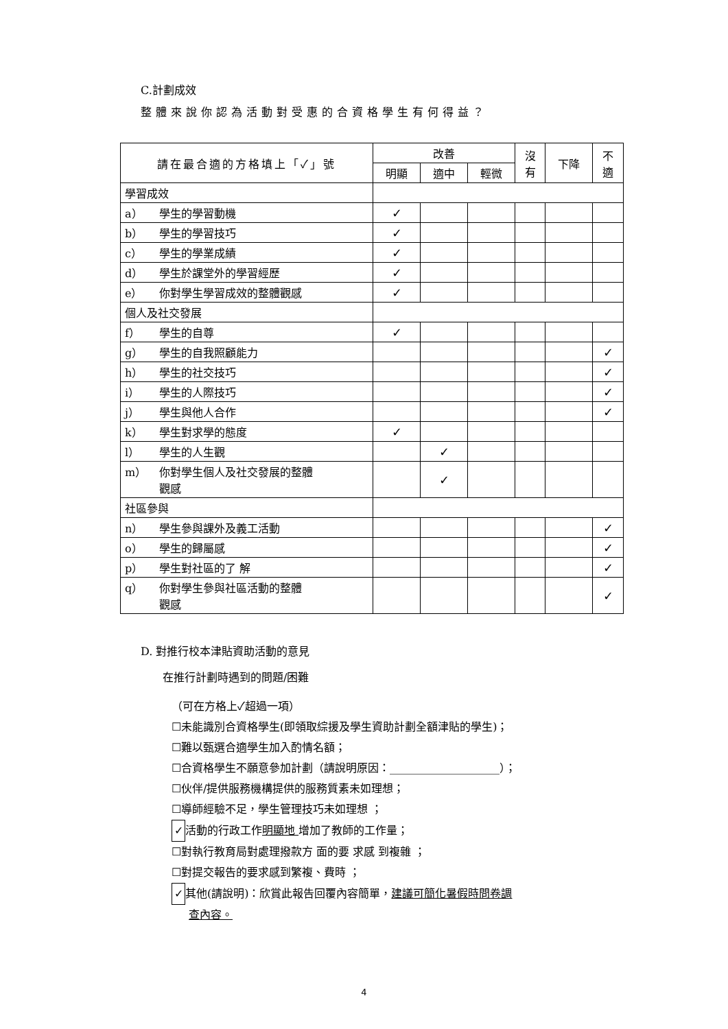C.計劃成效
整體來說你認為活動對受惠的合資格學生有何得益？
| 請在最合適的方格填上「✓」號 | 改善 | | | 沒 有 | 下降 | 不 適 |
| --- | --- | --- | --- | --- | --- | --- |
| | 明顯 | 適中 | 輕微 | | | |
| 學習成效 | | | | | | |
| a） 學生的學習動機 | ✓ | | | | | |
| b） 學生的學習技巧 | ✓ | | | | | |
| c） 學生的學業成績 | ✓ | | | | | |
| d） 學生於課堂外的學習經歷 | ✓ | | | | | |
| e） 你對學生學習成效的整體觀感 | ✓ | | | | | |
| 個人及社交發展 | | | | | | |
| f） 學生的自尊 | ✓ | | | | | |
| g） 學生的自我照顧能力 | | | | | | ✓ |
| h） 學生的社交技巧 | | | | | | ✓ |
| i） 學生的人際技巧 | | | | | | ✓ |
| j） 學生與他人合作 | | | | | | ✓ |
| k） 學生對求學的態度 | ✓ | | | | | |
| l） 學生的人生觀 | | ✓ | | | | |
| m） 你對學生個人及社交發展的整體 觀感 | | ✓ | | | | |
| 社區參與 | | | | | | |
| n） 學生參與課外及義工活動 | | | | | | ✓ |
| o） 學生的歸屬感 | | | | | | ✓ |
| p） 學生對社區的了 解 | | | | | | ✓ |
| q） 你對學生參與社區活動的整體 觀感 | | | | | | ✓ |
D. 對推行校本津貼資助活動的意見
在推行計劃時遇到的問題/困難
（可在方格上✓超過一項）
☐未能識別合資格學生(即領取綜援及學生資助計劃全額津貼的學生)；
☐難以甄選合適學生加入酌情名額；
☐合資格學生不願意參加計劃（請說明原因：____________________）；
☐伙伴/提供服務機構提供的服務質素未如理想；
☐導師經驗不足，學生管理技巧未如理想 ；
✓ 活動的行政工作明顯地 增加了教師的工作量；
☐對執行教育局對處理撥款方 面的要 求感 到複雜 ；
☐對提交報告的要求感到繁複、費時 ；
✓ 其他(請說明)：欣賞此報告回覆內容簡單，建議可簡化暑假時問卷調
查內容。
4